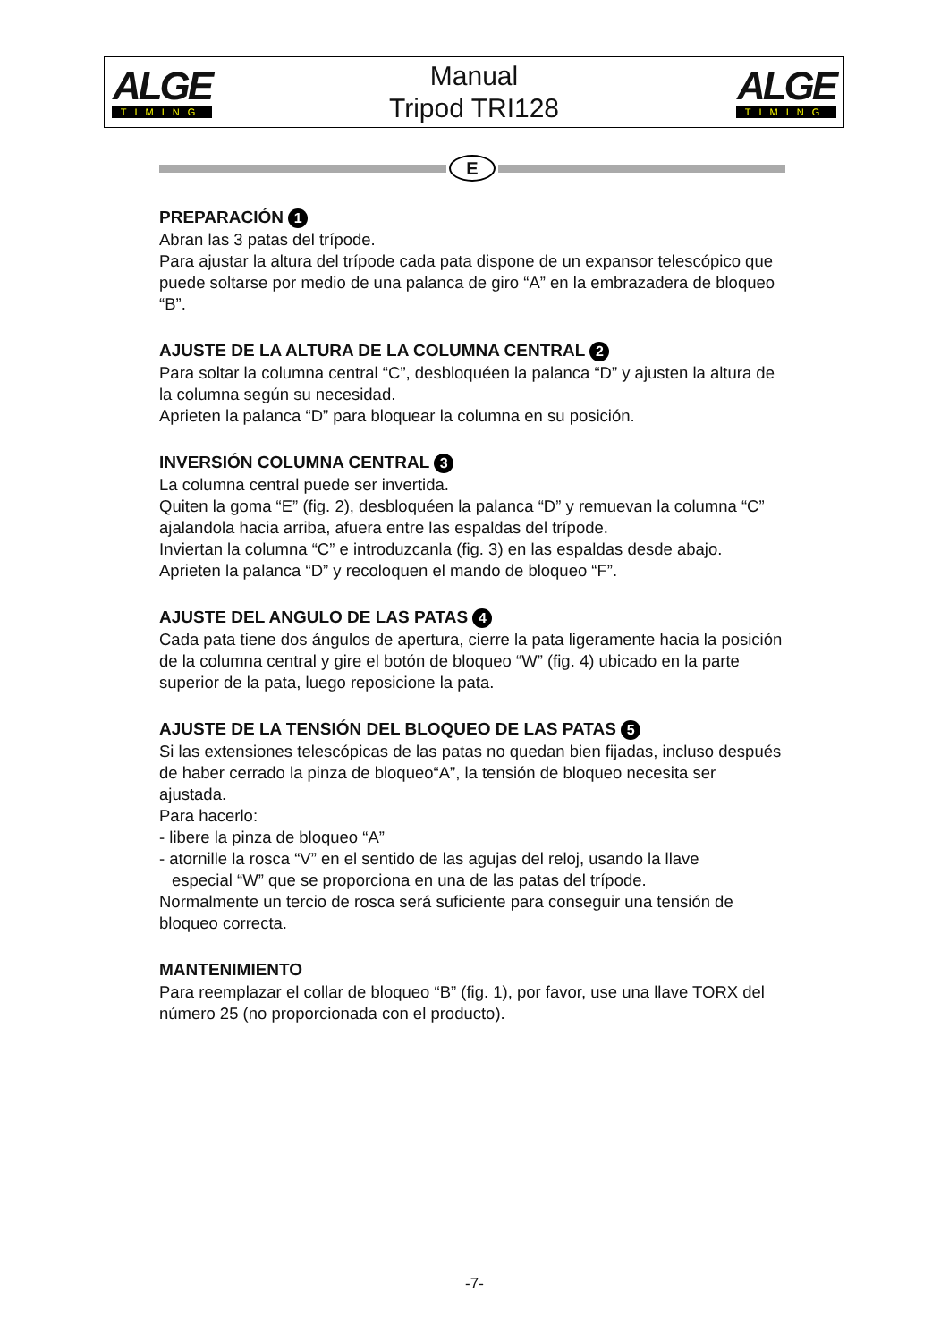ALGE
TIMING
Manual
Tripod TRI128
ALGE
TIMING
E
PREPARACIÓN 1
Abran las 3 patas del trípode.
Para ajustar la altura del trípode cada pata dispone de un expansor telescópico que puede soltarse por medio de una palanca de giro “A” en la embrazadera de bloqueo “B”.
AJUSTE DE LA ALTURA DE LA COLUMNA CENTRAL 2
Para soltar la columna central “C”, desbloquéen la palanca “D” y ajusten la altura de la columna según su necesidad.
Aprieten la palanca “D” para bloquear la columna en su posición.
INVERSIÓN COLUMNA CENTRAL 3
La columna central puede ser invertida.
Quiten la goma “E” (fig. 2), desbloquéen la palanca “D” y remuevan la columna “C” ajalandola hacia arriba, afuera entre las espaldas del trípode.
Inviertan la columna “C” e introduzcanla (fig. 3) en las espaldas desde abajo.
Aprieten la palanca “D” y recoloquen el mando de bloqueo “F”.
AJUSTE DEL ANGULO DE LAS PATAS 4
Cada pata tiene dos ángulos de apertura, cierre la pata ligeramente hacia la posición de la columna central y gire el botón de bloqueo “W” (fig. 4) ubicado en la parte superior de la pata, luego reposicione la pata.
AJUSTE DE LA TENSIÓN DEL BLOQUEO DE LAS PATAS 5
Si las extensiones telescópicas de las patas no quedan bien fijadas, incluso después de haber cerrado la pinza de bloqueo“A”, la tensión de bloqueo necesita ser ajustada.
Para hacerlo:
- libere la pinza de bloqueo “A”
- atornille la rosca “V” en el sentido de las agujas del reloj, usando la llave
especial “W” que se proporciona en una de las patas del trípode.
Normalmente un tercio de rosca será suficiente para conseguir una tensión de bloqueo correcta.
MANTENIMIENTO
Para reemplazar el collar de bloqueo “B” (fig. 1), por favor, use una llave TORX del número 25 (no proporcionada con el producto).
-7-